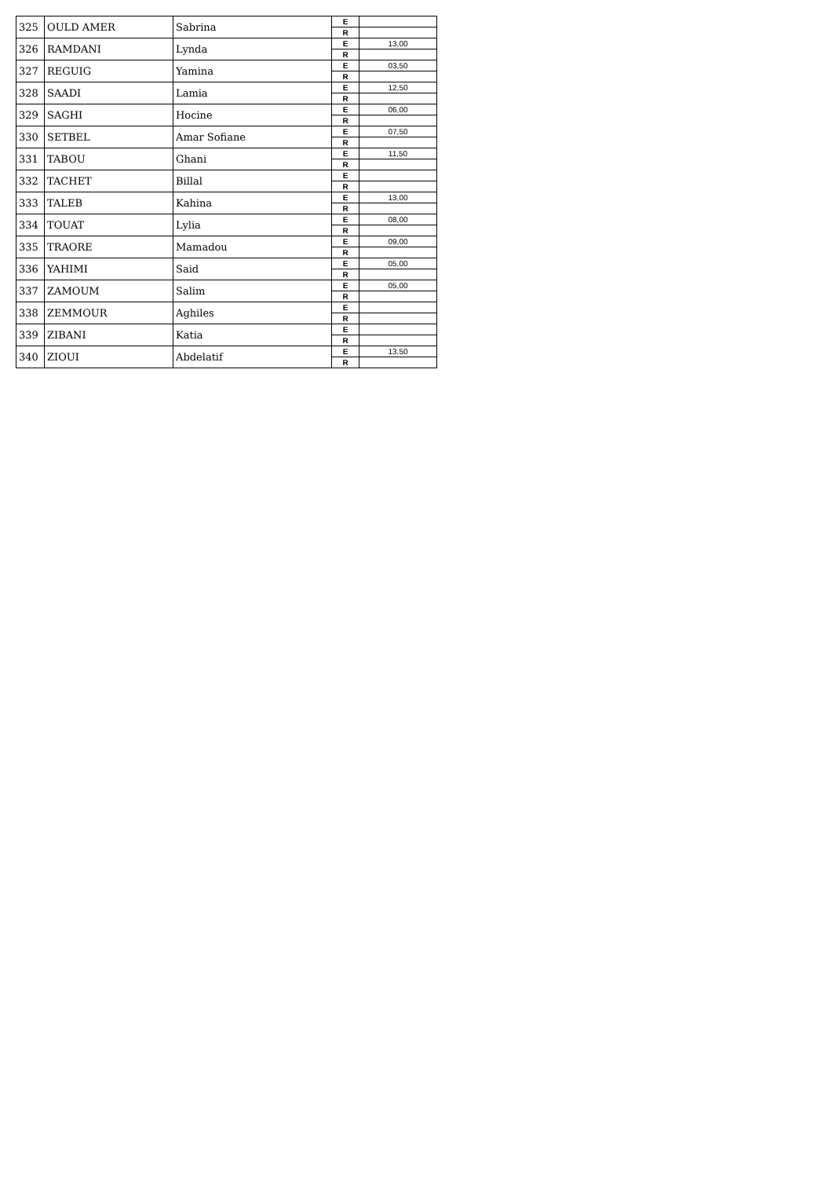| 325 | OULD AMER | Sabrina | E | |
| | | | R | |
| 326 | RAMDANI | Lynda | E | 13,00 |
| | | | R | |
| 327 | REGUIG | Yamina | E | 03,50 |
| | | | R | |
| 328 | SAADI | Lamia | E | 12,50 |
| | | | R | |
| 329 | SAGHI | Hocine | E | 06,00 |
| | | | R | |
| 330 | SETBEL | Amar Sofiane | E | 07,50 |
| | | | R | |
| 331 | TABOU | Ghani | E | 11,50 |
| | | | R | |
| 332 | TACHET | Billal | E | |
| | | | R | |
| 333 | TALEB | Kahina | E | 13,00 |
| | | | R | |
| 334 | TOUAT | Lylia | E | 08,00 |
| | | | R | |
| 335 | TRAORE | Mamadou | E | 09,00 |
| | | | R | |
| 336 | YAHIMI | Said | E | 05,00 |
| | | | R | |
| 337 | ZAMOUM | Salim | E | 05,00 |
| | | | R | |
| 338 | ZEMMOUR | Aghiles | E | |
| | | | R | |
| 339 | ZIBANI | Katia | E | |
| | | | R | |
| 340 | ZIOUI | Abdelatif | E | 13,50 |
| | | | R | |